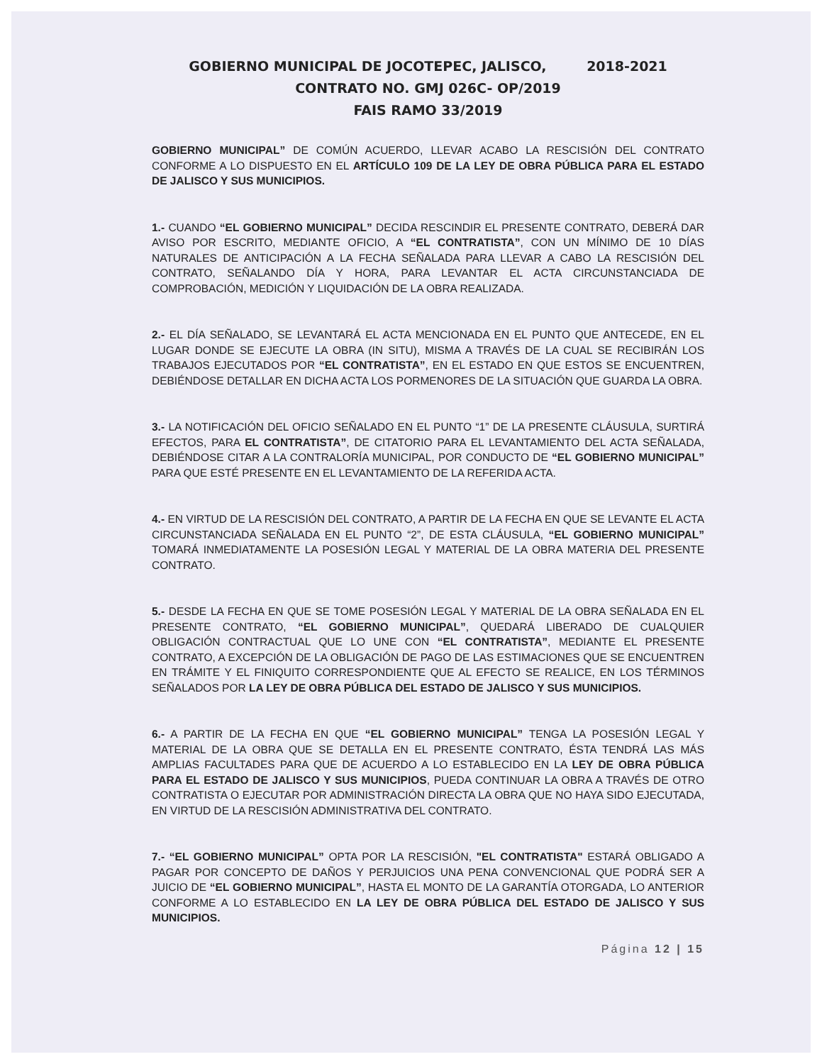GOBIERNO MUNICIPAL DE JOCOTEPEC, JALISCO, 2018-2021
CONTRATO NO. GMJ 026C- OP/2019
FAIS RAMO 33/2019
GOBIERNO MUNICIPAL” DE COMÚN ACUERDO, LLEVAR ACABO LA RESCISIÓN DEL CONTRATO CONFORME A LO DISPUESTO EN EL ARTÍCULO 109 DE LA LEY DE OBRA PÚBLICA PARA EL ESTADO DE JALISCO Y SUS MUNICIPIOS.
1.- CUANDO “EL GOBIERNO MUNICIPAL” DECIDA RESCINDIR EL PRESENTE CONTRATO, DEBERÁ DAR AVISO POR ESCRITO, MEDIANTE OFICIO, A “EL CONTRATISTA”, CON UN MÍNIMO DE 10 DÍAS NATURALES DE ANTICIPACIÓN A LA FECHA SEÑALADA PARA LLEVAR A CABO LA RESCISIÓN DEL CONTRATO, SEÑALANDO DÍA Y HORA, PARA LEVANTAR EL ACTA CIRCUNSTANCIADA DE COMPROBACIÓN, MEDICIÓN Y LIQUIDACIÓN DE LA OBRA REALIZADA.
2.- EL DÍA SEÑALADO, SE LEVANTARÁ EL ACTA MENCIONADA EN EL PUNTO QUE ANTECEDE, EN EL LUGAR DONDE SE EJECUTE LA OBRA (IN SITU), MISMA A TRAVÉS DE LA CUAL SE RECIBIRÁN LOS TRABAJOS EJECUTADOS POR “EL CONTRATISTA”, EN EL ESTADO EN QUE ESTOS SE ENCUENTREN, DEBIÉNDOSE DETALLAR EN DICHA ACTA LOS PORMENORES DE LA SITUACIÓN QUE GUARDA LA OBRA.
3.- LA NOTIFICACIÓN DEL OFICIO SEÑALADO EN EL PUNTO “1” DE LA PRESENTE CLÁUSULA, SURTIRÁ EFECTOS, PARA EL CONTRATISTA”, DE CITATORIO PARA EL LEVANTAMIENTO DEL ACTA SEÑALADA, DEBIÉNDOSE CITAR A LA CONTRALORÍA MUNICIPAL, POR CONDUCTO DE “EL GOBIERNO MUNICIPAL” PARA QUE ESTÉ PRESENTE EN EL LEVANTAMIENTO DE LA REFERIDA ACTA.
4.- EN VIRTUD DE LA RESCISIÓN DEL CONTRATO, A PARTIR DE LA FECHA EN QUE SE LEVANTE EL ACTA CIRCUNSTANCIADA SEÑALADA EN EL PUNTO “2”, DE ESTA CLÁUSULA, “EL GOBIERNO MUNICIPAL” TOMARÁ INMEDIATAMENTE LA POSESIÓN LEGAL Y MATERIAL DE LA OBRA MATERIA DEL PRESENTE CONTRATO.
5.- DESDE LA FECHA EN QUE SE TOME POSESIÓN LEGAL Y MATERIAL DE LA OBRA SEÑALADA EN EL PRESENTE CONTRATO, “EL GOBIERNO MUNICIPAL”, QUEDARÁ LIBERADO DE CUALQUIER OBLIGACIÓN CONTRACTUAL QUE LO UNE CON “EL CONTRATISTA”, MEDIANTE EL PRESENTE CONTRATO, A EXCEPCIÓN DE LA OBLIGACIÓN DE PAGO DE LAS ESTIMACIONES QUE SE ENCUENTREN EN TRÁMITE Y EL FINIQUITO CORRESPONDIENTE QUE AL EFECTO SE REALICE, EN LOS TÉRMINOS SEÑALADOS POR LA LEY DE OBRA PÚBLICA DEL ESTADO DE JALISCO Y SUS MUNICIPIOS.
6.- A PARTIR DE LA FECHA EN QUE “EL GOBIERNO MUNICIPAL” TENGA LA POSESIÓN LEGAL Y MATERIAL DE LA OBRA QUE SE DETALLA EN EL PRESENTE CONTRATO, ÉSTA TENDRÁ LAS MÁS AMPLIAS FACULTADES PARA QUE DE ACUERDO A LO ESTABLECIDO EN LA LEY DE OBRA PÚBLICA PARA EL ESTADO DE JALISCO Y SUS MUNICIPIOS, PUEDA CONTINUAR LA OBRA A TRAVÉS DE OTRO CONTRATISTA O EJECUTAR POR ADMINISTRACIÓN DIRECTA LA OBRA QUE NO HAYA SIDO EJECUTADA, EN VIRTUD DE LA RESCISIÓN ADMINISTRATIVA DEL CONTRATO.
7.- “EL GOBIERNO MUNICIPAL” OPTA POR LA RESCISIÓN, "EL CONTRATISTA" ESTARÁ OBLIGADO A PAGAR POR CONCEPTO DE DAÑOS Y PERJUICIOS UNA PENA CONVENCIONAL QUE PODRÁ SER A JUICIO DE “EL GOBIERNO MUNICIPAL”, HASTA EL MONTO DE LA GARANTÍA OTORGADA, LO ANTERIOR CONFORME A LO ESTABLECIDO EN LA LEY DE OBRA PÚBLICA DEL ESTADO DE JALISCO Y SUS MUNICIPIOS.
Página 12 | 15